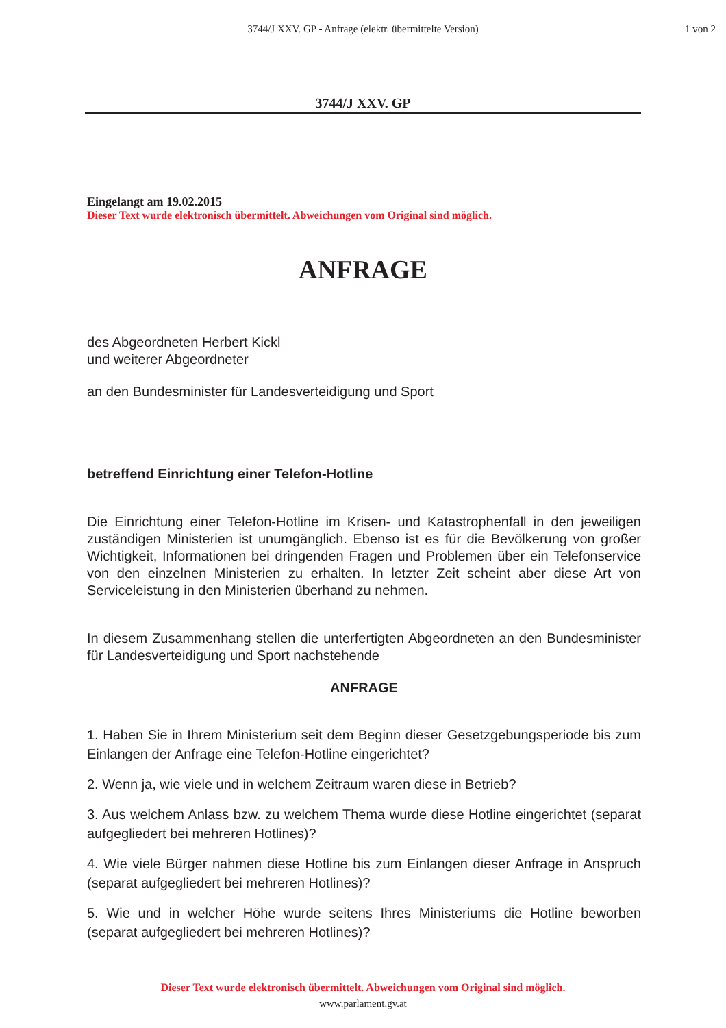3744/J XXV. GP - Anfrage (elektr. übermittelte Version) 1 von 2
3744/J XXV. GP
Eingelangt am 19.02.2015
Dieser Text wurde elektronisch übermittelt. Abweichungen vom Original sind möglich.
ANFRAGE
des Abgeordneten Herbert Kickl
und weiterer Abgeordneter
an den Bundesminister für Landesverteidigung und Sport
betreffend Einrichtung einer Telefon-Hotline
Die Einrichtung einer Telefon-Hotline im Krisen- und Katastrophenfall in den jeweiligen zuständigen Ministerien ist unumgänglich. Ebenso ist es für die Bevölkerung von großer Wichtigkeit, Informationen bei dringenden Fragen und Problemen über ein Telefonservice von den einzelnen Ministerien zu erhalten. In letzter Zeit scheint aber diese Art von Serviceleistung in den Ministerien überhand zu nehmen.
In diesem Zusammenhang stellen die unterfertigten Abgeordneten an den Bundesminister für Landesverteidigung und Sport nachstehende
ANFRAGE
1. Haben Sie in Ihrem Ministerium seit dem Beginn dieser Gesetzgebungsperiode bis zum Einlangen der Anfrage eine Telefon-Hotline eingerichtet?
2. Wenn ja, wie viele und in welchem Zeitraum waren diese in Betrieb?
3. Aus welchem Anlass bzw. zu welchem Thema wurde diese Hotline eingerichtet (separat aufgegliedert bei mehreren Hotlines)?
4. Wie viele Bürger nahmen diese Hotline bis zum Einlangen dieser Anfrage in Anspruch (separat aufgegliedert bei mehreren Hotlines)?
5. Wie und in welcher Höhe wurde seitens Ihres Ministeriums die Hotline beworben (separat aufgegliedert bei mehreren Hotlines)?
Dieser Text wurde elektronisch übermittelt. Abweichungen vom Original sind möglich.
www.parlament.gv.at